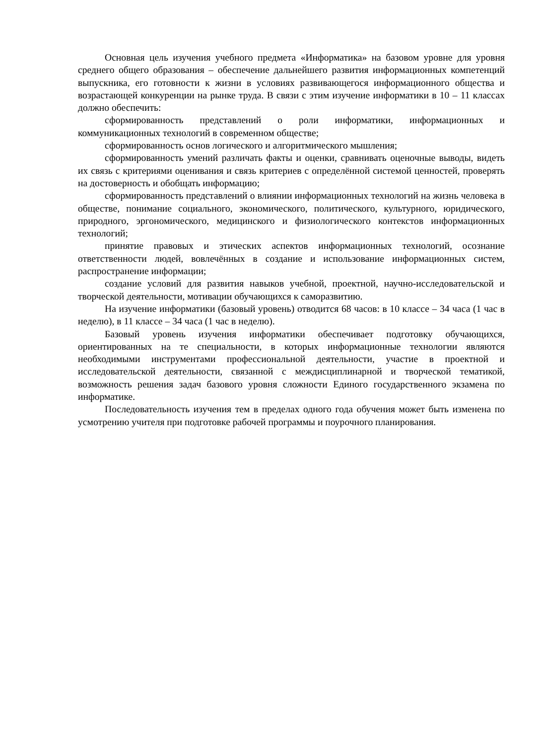Основная цель изучения учебного предмета «Информатика» на базовом уровне для уровня среднего общего образования – обеспечение дальнейшего развития информационных компетенций выпускника, его готовности к жизни в условиях развивающегося информационного общества и возрастающей конкуренции на рынке труда. В связи с этим изучение информатики в 10 – 11 классах должно обеспечить:
сформированность представлений о роли информатики, информационных и коммуникационных технологий в современном обществе;
сформированность основ логического и алгоритмического мышления;
сформированность умений различать факты и оценки, сравнивать оценочные выводы, видеть их связь с критериями оценивания и связь критериев с определённой системой ценностей, проверять на достоверность и обобщать информацию;
сформированность представлений о влиянии информационных технологий на жизнь человека в обществе, понимание социального, экономического, политического, культурного, юридического, природного, эргономического, медицинского и физиологического контекстов информационных технологий;
принятие правовых и этических аспектов информационных технологий, осознание ответственности людей, вовлечённых в создание и использование информационных систем, распространение информации;
создание условий для развития навыков учебной, проектной, научно-исследовательской и творческой деятельности, мотивации обучающихся к саморазвитию.
На изучение информатики (базовый уровень) отводится 68 часов: в 10 классе – 34 часа (1 час в неделю), в 11 классе – 34 часа (1 час в неделю).
Базовый уровень изучения информатики обеспечивает подготовку обучающихся, ориентированных на те специальности, в которых информационные технологии являются необходимыми инструментами профессиональной деятельности, участие в проектной и исследовательской деятельности, связанной с междисциплинарной и творческой тематикой, возможность решения задач базового уровня сложности Единого государственного экзамена по информатике.
Последовательность изучения тем в пределах одного года обучения может быть изменена по усмотрению учителя при подготовке рабочей программы и поурочного планирования.